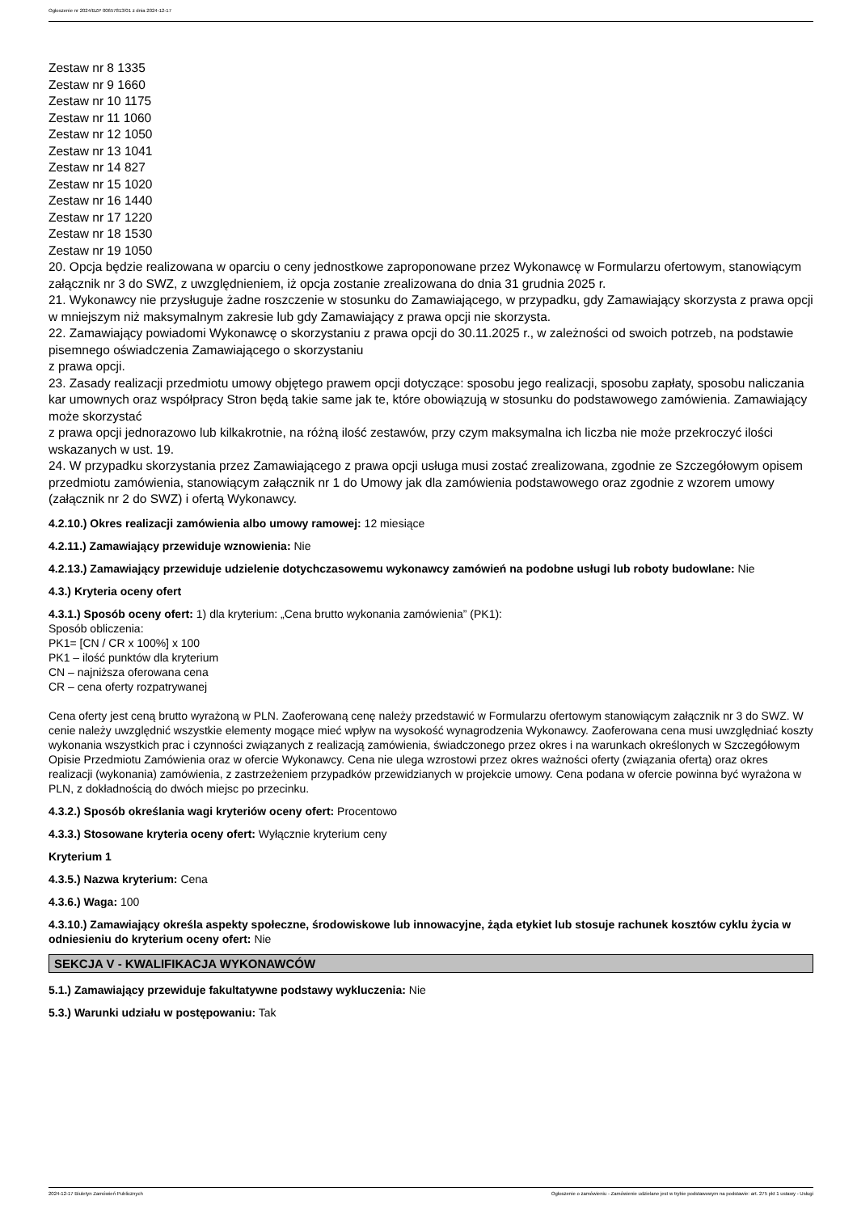Ogłoszenie nr 2024/BZP 00657813/01 z dnia 2024-12-17
Zestaw nr 8 1335
Zestaw nr 9 1660
Zestaw nr 10 1175
Zestaw nr 11 1060
Zestaw nr 12 1050
Zestaw nr 13 1041
Zestaw nr 14 827
Zestaw nr 15 1020
Zestaw nr 16 1440
Zestaw nr 17 1220
Zestaw nr 18 1530
Zestaw nr 19 1050
20. Opcja będzie realizowana w oparciu o ceny jednostkowe zaproponowane przez Wykonawcę w Formularzu ofertowym, stanowiącym załącznik nr 3 do SWZ, z uwzględnieniem, iż opcja zostanie zrealizowana do dnia 31 grudnia 2025 r.
21. Wykonawcy nie przysługuje żadne roszczenie w stosunku do Zamawiającego, w przypadku, gdy Zamawiający skorzysta z prawa opcji w mniejszym niż maksymalnym zakresie lub gdy Zamawiający z prawa opcji nie skorzysta.
22. Zamawiający powiadomi Wykonawcę o skorzystaniu z prawa opcji do 30.11.2025 r., w zależności od swoich potrzeb, na podstawie pisemnego oświadczenia Zamawiającego o skorzystaniu
z prawa opcji.
23. Zasady realizacji przedmiotu umowy objętego prawem opcji dotyczące: sposobu jego realizacji, sposobu zapłaty, sposobu naliczania kar umownych oraz współpracy Stron będą takie same jak te, które obowiązują w stosunku do podstawowego zamówienia. Zamawiający może skorzystać
z prawa opcji jednorazowo lub kilkakrotnie, na różną ilość zestawów, przy czym maksymalna ich liczba nie może przekroczyć ilości wskazanych w ust. 19.
24. W przypadku skorzystania przez Zamawiającego z prawa opcji usługa musi zostać zrealizowana, zgodnie ze Szczegółowym opisem przedmiotu zamówienia, stanowiącym załącznik nr 1 do Umowy jak dla zamówienia podstawowego oraz zgodnie z wzorem umowy (załącznik nr 2 do SWZ) i ofertą Wykonawcy.
4.2.10.) Okres realizacji zamówienia albo umowy ramowej: 12 miesiące
4.2.11.) Zamawiający przewiduje wznowienia: Nie
4.2.13.) Zamawiający przewiduje udzielenie dotychczasowemu wykonawcy zamówień na podobne usługi lub roboty budowlane: Nie
4.3.) Kryteria oceny ofert
4.3.1.) Sposób oceny ofert: 1) dla kryterium: „Cena brutto wykonania zamówienia” (PK1):
Sposób obliczenia:
PK1= [CN / CR x 100%] x 100
PK1 – ilość punktów dla kryterium
CN – najniższa oferowana cena
CR – cena oferty rozpatrywanej
Cena oferty jest ceną brutto wyrażoną w PLN. Zaoferowaną cenę należy przedstawić w Formularzu ofertowym stanowiącym załącznik nr 3 do SWZ. W cenie należy uwzględnić wszystkie elementy mogące mieć wpływ na wysokość wynagrodzenia Wykonawcy. Zaoferowana cena musi uwzględniać koszty wykonania wszystkich prac i czynności związanych z realizacją zamówienia, świadczonego przez okres i na warunkach określonych w Szczegółowym Opisie Przedmiotu Zamówienia oraz w ofercie Wykonawcy. Cena nie ulega wzrostowi przez okres ważności oferty (związania ofertą) oraz okres realizacji (wykonania) zamówienia, z zastrzeżeniem przypadków przewidzianych w projekcie umowy. Cena podana w ofercie powinna być wyrażona w PLN, z dokładnością do dwóch miejsc po przecinku.
4.3.2.) Sposób określania wagi kryteriów oceny ofert: Procentowo
4.3.3.) Stosowane kryteria oceny ofert: Wyłącznie kryterium ceny
Kryterium 1
4.3.5.) Nazwa kryterium: Cena
4.3.6.) Waga: 100
4.3.10.) Zamawiający określa aspekty społeczne, środowiskowe lub innowacyjne, żąda etykiet lub stosuje rachunek kosztów cyklu życia w odniesieniu do kryterium oceny ofert: Nie
SEKCJA V - KWALIFIKACJA WYKONAWCÓW
5.1.) Zamawiający przewiduje fakultatywne podstawy wykluczenia: Nie
5.3.) Warunki udziału w postępowaniu: Tak
2024-12-17 Biuletyn Zamówień Publicznych Ogłoszenie o zamówieniu - Zamówienie udzielane jest w trybie podstawowym na podstawie: art. 275 pkt 1 ustawy - Usługi